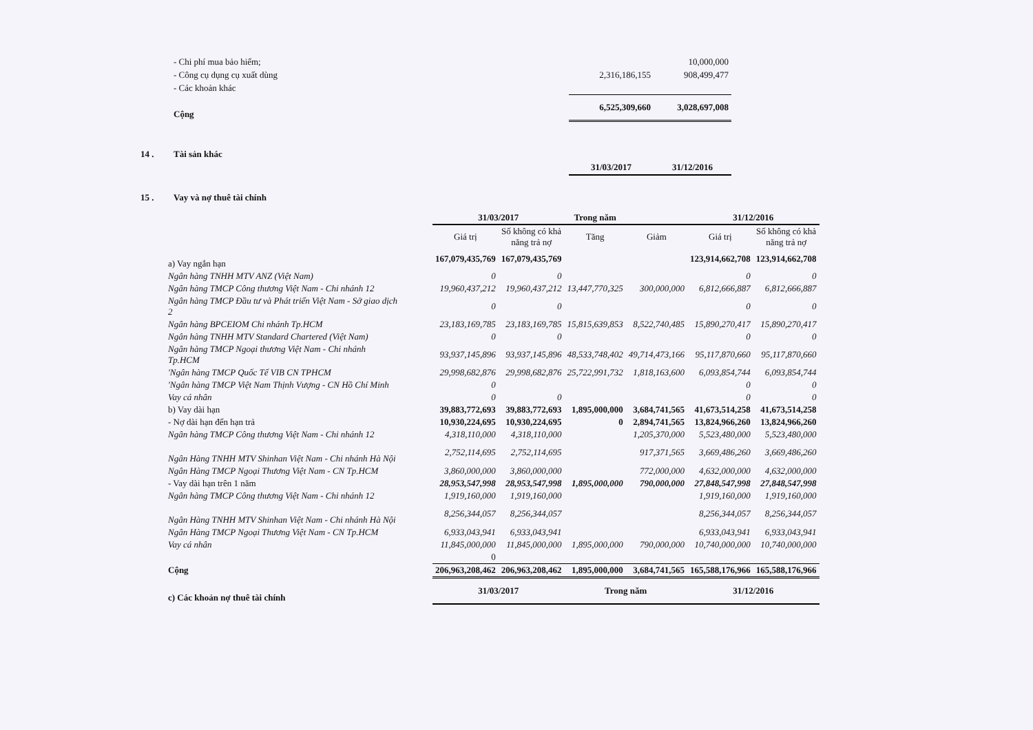| | - Chi phí mua bảo hiểm; | | 10,000,000 |
| | - Công cụ dụng cụ xuất dùng | 2,316,186,155 | 908,499,477 |
| | - Các khoản khác | | |
| | Cộng | 6,525,309,660 | 3,028,697,008 |
| 14 . | Tài sản khác | | |
| | | 31/03/2017 | 31/12/2016 |
| 15 . | Vay và nợ thuê tài chính | | |
| | 31/03/2017 | | Trong năm | | 31/12/2016 | |
| --- | --- | --- | --- | --- | --- | --- |
| | Giá trị | Số không có khả năng trả nợ | Tăng | Giảm | Giá trị | Số không có khả năng trả nợ |
| a) Vay ngắn hạn | 167,079,435,769 | 167,079,435,769 | | | 123,914,662,708 | 123,914,662,708 |
| Ngân hàng TNHH MTV ANZ (Việt Nam) | 0 | 0 | | | 0 | 0 |
| Ngân hàng TMCP Công thương Việt Nam - Chi nhánh 12 | 19,960,437,212 | 19,960,437,212 | 13,447,770,325 | 300,000,000 | 6,812,666,887 | 6,812,666,887 |
| Ngân hàng TMCP Đầu tư và Phát triển Việt Nam - Sở giao dịch 2 | 0 | 0 | | | 0 | 0 |
| Ngân hàng BPCEIOM Chi nhánh Tp.HCM | 23,183,169,785 | 23,183,169,785 | 15,815,639,853 | 8,522,740,485 | 15,890,270,417 | 15,890,270,417 |
| Ngân hàng TNHH MTV Standard Chartered (Việt Nam) | 0 | 0 | | | 0 | 0 |
| Ngân hàng TMCP Ngoại thương Việt Nam - Chi nhánh Tp.HCM | 93,937,145,896 | 93,937,145,896 | 48,533,748,402 | 49,714,473,166 | 95,117,870,660 | 95,117,870,660 |
| 'Ngân hàng TMCP Quốc Tế VIB CN TPHCM | 29,998,682,876 | 29,998,682,876 | 25,722,991,732 | 1,818,163,600 | 6,093,854,744 | 6,093,854,744 |
| 'Ngân hàng TMCP Việt Nam Thịnh Vượng - CN Hồ Chí Minh | 0 | | | | 0 | 0 |
| Vay cá nhân | 0 | 0 | | | 0 | 0 |
| b) Vay dài hạn | 39,883,772,693 | 39,883,772,693 | 1,895,000,000 | 3,684,741,565 | 41,673,514,258 | 41,673,514,258 |
| - Nợ dài hạn đến hạn trả | 10,930,224,695 | 10,930,224,695 | 0 | 2,894,741,565 | 13,824,966,260 | 13,824,966,260 |
| Ngân hàng TMCP Công thương Việt Nam - Chi nhánh 12 | 4,318,110,000 | 4,318,110,000 | | 1,205,370,000 | 5,523,480,000 | 5,523,480,000 |
| Ngân Hàng TNHH MTV Shinhan Việt Nam - Chi nhánh Hà Nội | 2,752,114,695 | 2,752,114,695 | | 917,371,565 | 3,669,486,260 | 3,669,486,260 |
| Ngân Hàng TMCP Ngoại Thương Việt Nam - CN Tp.HCM | 3,860,000,000 | 3,860,000,000 | | 772,000,000 | 4,632,000,000 | 4,632,000,000 |
| - Vay dài hạn trên 1 năm | 28,953,547,998 | 28,953,547,998 | 1,895,000,000 | 790,000,000 | 27,848,547,998 | 27,848,547,998 |
| Ngân hàng TMCP Công thương Việt Nam - Chi nhánh 12 | 1,919,160,000 | 1,919,160,000 | | | 1,919,160,000 | 1,919,160,000 |
| Ngân Hàng TNHH MTV Shinhan Việt Nam - Chi nhánh Hà Nội | 8,256,344,057 | 8,256,344,057 | | | 8,256,344,057 | 8,256,344,057 |
| Ngân Hàng TMCP Ngoại Thương Việt Nam - CN Tp.HCM | 6,933,043,941 | 6,933,043,941 | | | 6,933,043,941 | 6,933,043,941 |
| Vay cá nhân | 11,845,000,000 | 11,845,000,000 | 1,895,000,000 | 790,000,000 | 10,740,000,000 | 10,740,000,000 |
| | 0 | | | | | |
| Cộng | 206,963,208,462 | 206,963,208,462 | 1,895,000,000 | 3,684,741,565 | 165,588,176,966 | 165,588,176,966 |
| c) Các khoản nợ thuê tài chính | 31/03/2017 | | Trong năm | | 31/12/2016 | |